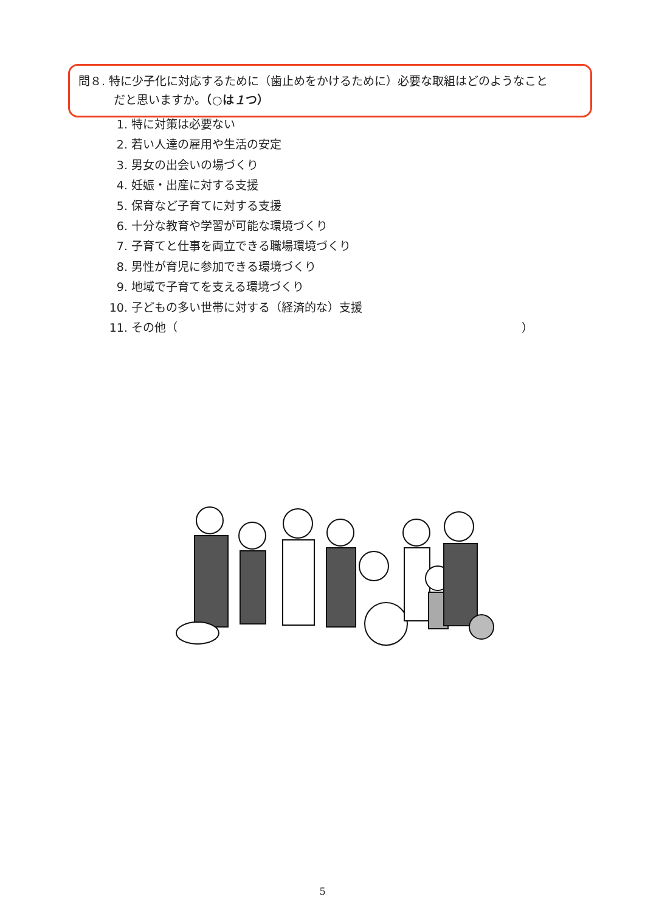問８. 特に少子化に対応するために（歯止めをかけるために）必要な取組はどのようなこと
だと思いますか。（○は１つ）
1. 特に対策は必要ない
2. 若い人達の雇用や生活の安定
3. 男女の出会いの場づくり
4. 妊娠・出産に対する支援
5. 保育など子育てに対する支援
6. 十分な教育や学習が可能な環境づくり
7. 子育てと仕事を両立できる職場環境づくり
8. 男性が育児に参加できる環境づくり
9. 地域で子育てを支える環境づくり
10. 子どもの多い世帯に対する（経済的な）支援
11. その他（ ）
5